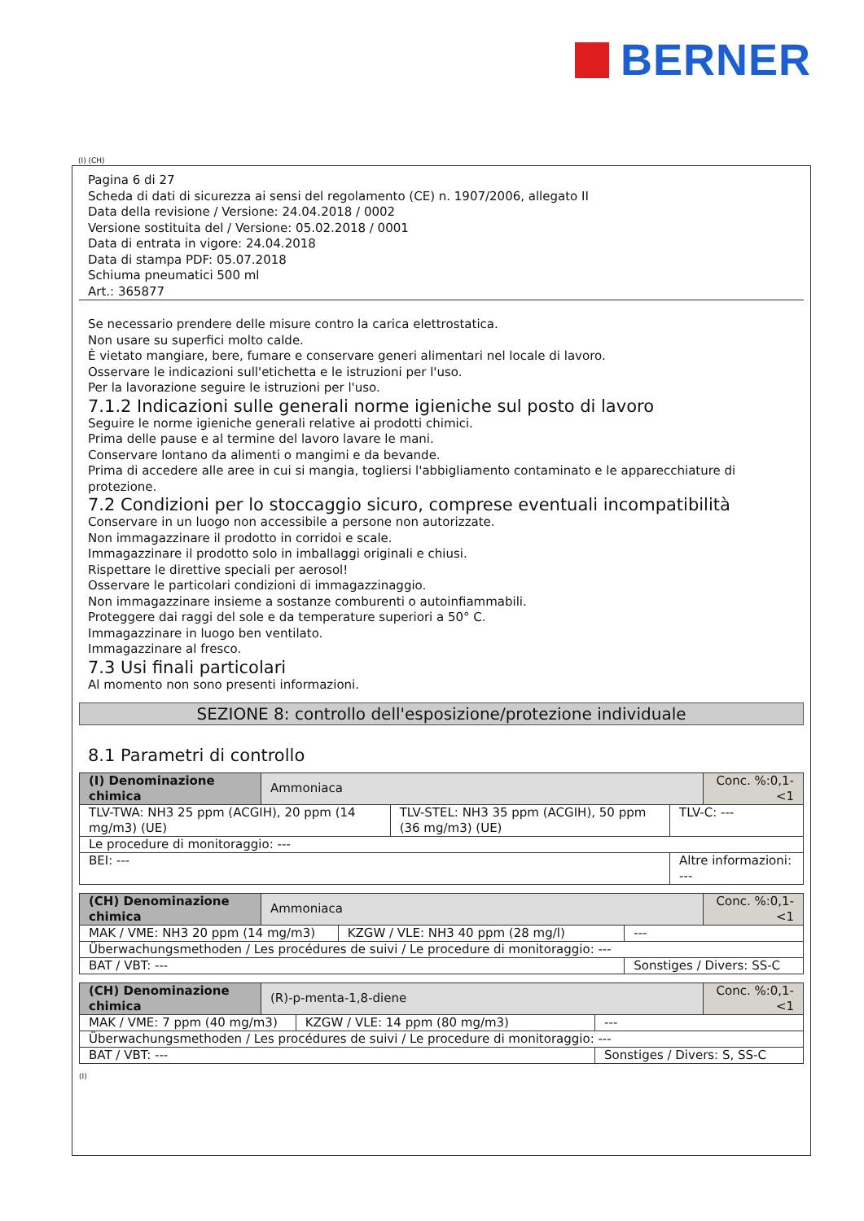BERNER
(I) (CH)
Pagina 6 di 27
Scheda di dati di sicurezza ai sensi del regolamento (CE) n. 1907/2006, allegato II
Data della revisione / Versione: 24.04.2018 / 0002
Versione sostituita del / Versione: 05.02.2018 / 0001
Data di entrata in vigore: 24.04.2018
Data di stampa PDF: 05.07.2018
Schiuma pneumatici 500 ml
Art.: 365877
Se necessario prendere delle misure contro la carica elettrostatica.
Non usare su superfici molto calde.
È vietato mangiare, bere, fumare e conservare generi alimentari nel locale di lavoro.
Osservare le indicazioni sull'etichetta e le istruzioni per l'uso.
Per la lavorazione seguire le istruzioni per l'uso.
7.1.2 Indicazioni sulle generali norme igieniche sul posto di lavoro
Seguire le norme igieniche generali relative ai prodotti chimici.
Prima delle pause e al termine del lavoro lavare le mani.
Conservare lontano da alimenti o mangimi e da bevande.
Prima di accedere alle aree in cui si mangia, togliersi l'abbigliamento contaminato e le apparecchiature di protezione.
7.2 Condizioni per lo stoccaggio sicuro, comprese eventuali incompatibilità
Conservare in un luogo non accessibile a persone non autorizzate.
Non immagazzinare il prodotto in corridoi e scale.
Immagazzinare il prodotto solo in imballaggi originali e chiusi.
Rispettare le direttive speciali per aerosol!
Osservare le particolari condizioni di immagazzinaggio.
Non immagazzinare insieme a sostanze comburenti o autoinfiammabili.
Proteggere dai raggi del sole e da temperature superiori a 50° C.
Immagazzinare in luogo ben ventilato.
Immagazzinare al fresco.
7.3 Usi finali particolari
Al momento non sono presenti informazioni.
SEZIONE 8: controllo dell'esposizione/protezione individuale
8.1 Parametri di controllo
| (I) Denominazione chimica | Ammoniaca | | | Conc. %:0,1-<1 |
| TLV-TWA: NH3 25 ppm (ACGIH), 20 ppm (14 mg/m3) (UE) | | TLV-STEL: NH3 35 ppm (ACGIH), 50 ppm (36 mg/m3) (UE) | TLV-C: --- | |
| Le procedure di monitoraggio: --- | | | | |
| BEI: --- | | | Altre informazioni: --- | |
| (CH) Denominazione chimica | Ammoniaca | | | Conc. %:0,1-<1 |
| MAK / VME: NH3 20 ppm (14 mg/m3) | | KZGW / VLE: NH3 40 ppm (28 mg/l) | --- | |
| Überwachungsmethoden / Les procédures de suivi / Le procedure di monitoraggio: --- | | | | |
| BAT / VBT: --- | | | Sonstiges / Divers: SS-C | |
| (CH) Denominazione chimica | (R)-p-menta-1,8-diene | | | Conc. %:0,1-<1 |
| MAK / VME: 7 ppm (40 mg/m3) | | KZGW / VLE: 14 ppm (80 mg/m3) | --- | |
| Überwachungsmethoden / Les procédures de suivi / Le procedure di monitoraggio: --- | | | | |
| BAT / VBT: --- | | | Sonstiges / Divers: S, SS-C | |
(I)